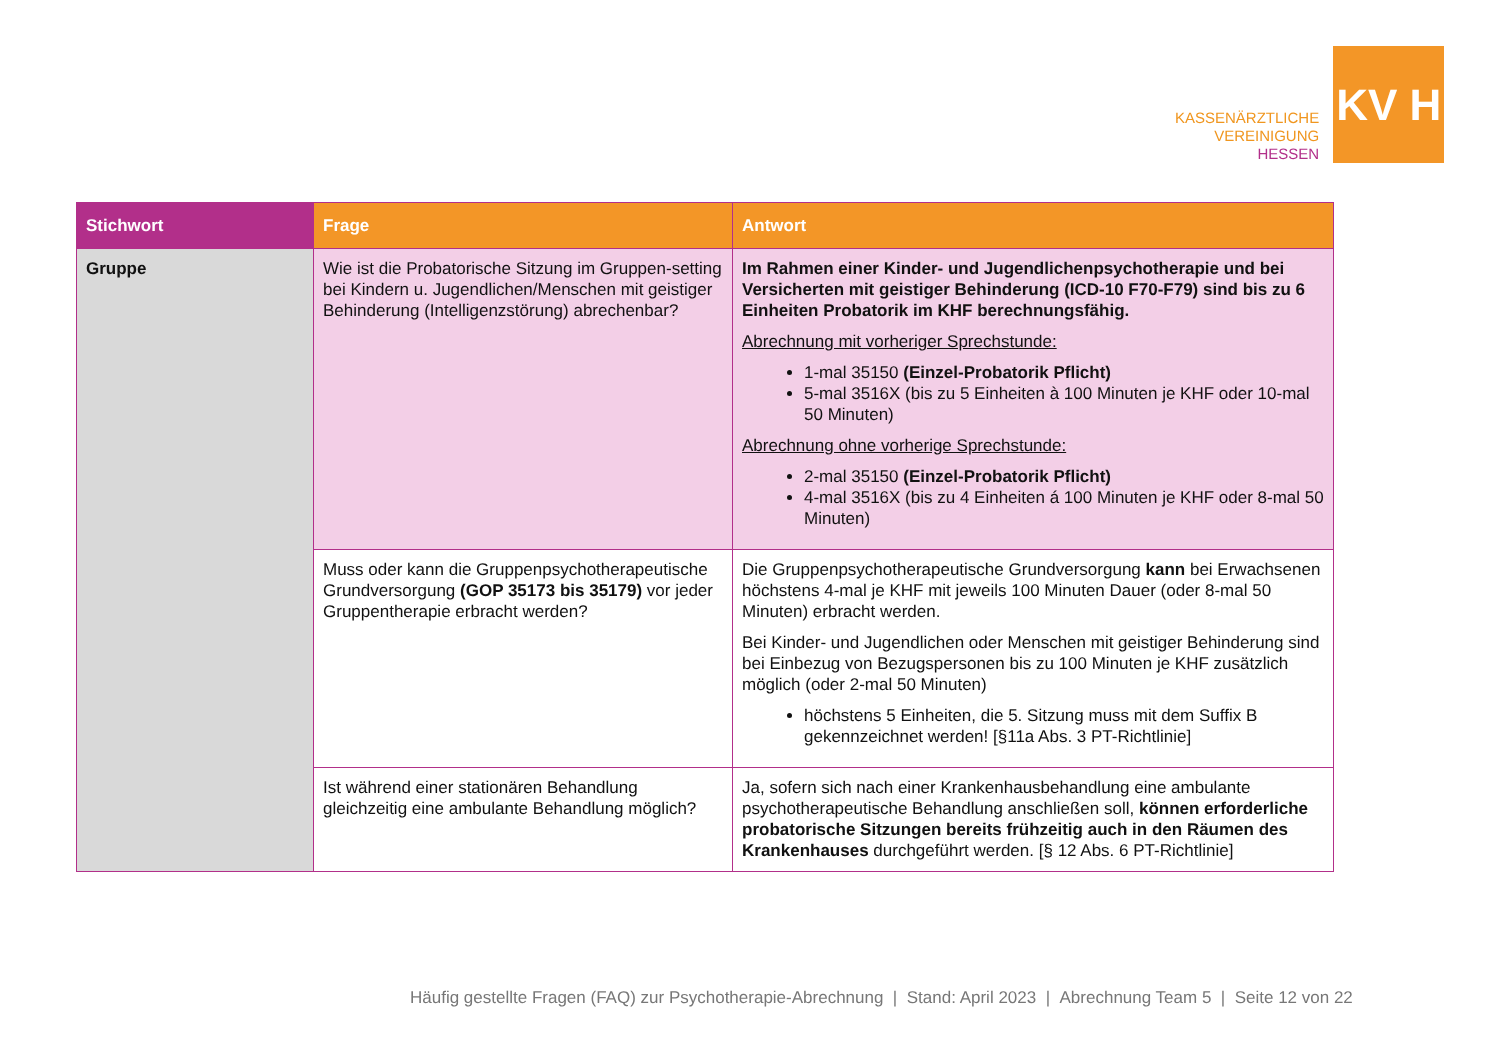KASSENÄRZTLICHE
VEREINIGUNG
HESSEN
KV H
| Stichwort | Frage | Antwort |
| --- | --- | --- |
| Gruppe | Wie ist die Probatorische Sitzung im Gruppen-setting bei Kindern u. Jugendlichen/Menschen mit geistiger Behinderung (Intelligenzstörung) abrechenbar? | Im Rahmen einer Kinder- und Jugendlichenpsychotherapie und bei Versicherten mit geistiger Behinderung (ICD-10 F70-F79) sind bis zu 6 Einheiten Probatorik im KHF berechnungsfähig. Abrechnung mit vorheriger Sprechstunde: 1-mal 35150 (Einzel-Probatorik Pflicht) 5-mal 3516X (bis zu 5 Einheiten à 100 Minuten je KHF oder 10-mal 50 Minuten) Abrechnung ohne vorherige Sprechstunde: 2-mal 35150 (Einzel-Probatorik Pflicht) 4-mal 3516X (bis zu 4 Einheiten á 100 Minuten je KHF oder 8-mal 50 Minuten) |
| | Muss oder kann die Gruppenpsychotherapeutische Grundversorgung (GOP 35173 bis 35179) vor jeder Gruppentherapie erbracht werden? | Die Gruppenpsychotherapeutische Grundversorgung kann bei Erwachsenen höchstens 4-mal je KHF mit jeweils 100 Minuten Dauer (oder 8-mal 50 Minuten) erbracht werden. Bei Kinder- und Jugendlichen oder Menschen mit geistiger Behinderung sind bei Einbezug von Bezugspersonen bis zu 100 Minuten je KHF zusätzlich möglich (oder 2-mal 50 Minuten) höchstens 5 Einheiten, die 5. Sitzung muss mit dem Suffix B gekennzeichnet werden! [§11a Abs. 3 PT-Richtlinie] |
| | Ist während einer stationären Behandlung gleichzeitig eine ambulante Behandlung möglich? | Ja, sofern sich nach einer Krankenhausbehandlung eine ambulante psychotherapeutische Behandlung anschließen soll, können erforderliche probatorische Sitzungen bereits frühzeitig auch in den Räumen des Krankenhauses durchgeführt werden. [§ 12 Abs. 6 PT-Richtlinie] |
Häufig gestellte Fragen (FAQ) zur Psychotherapie-Abrechnung | Stand: April 2023 | Abrechnung Team 5 | Seite 12 von 22